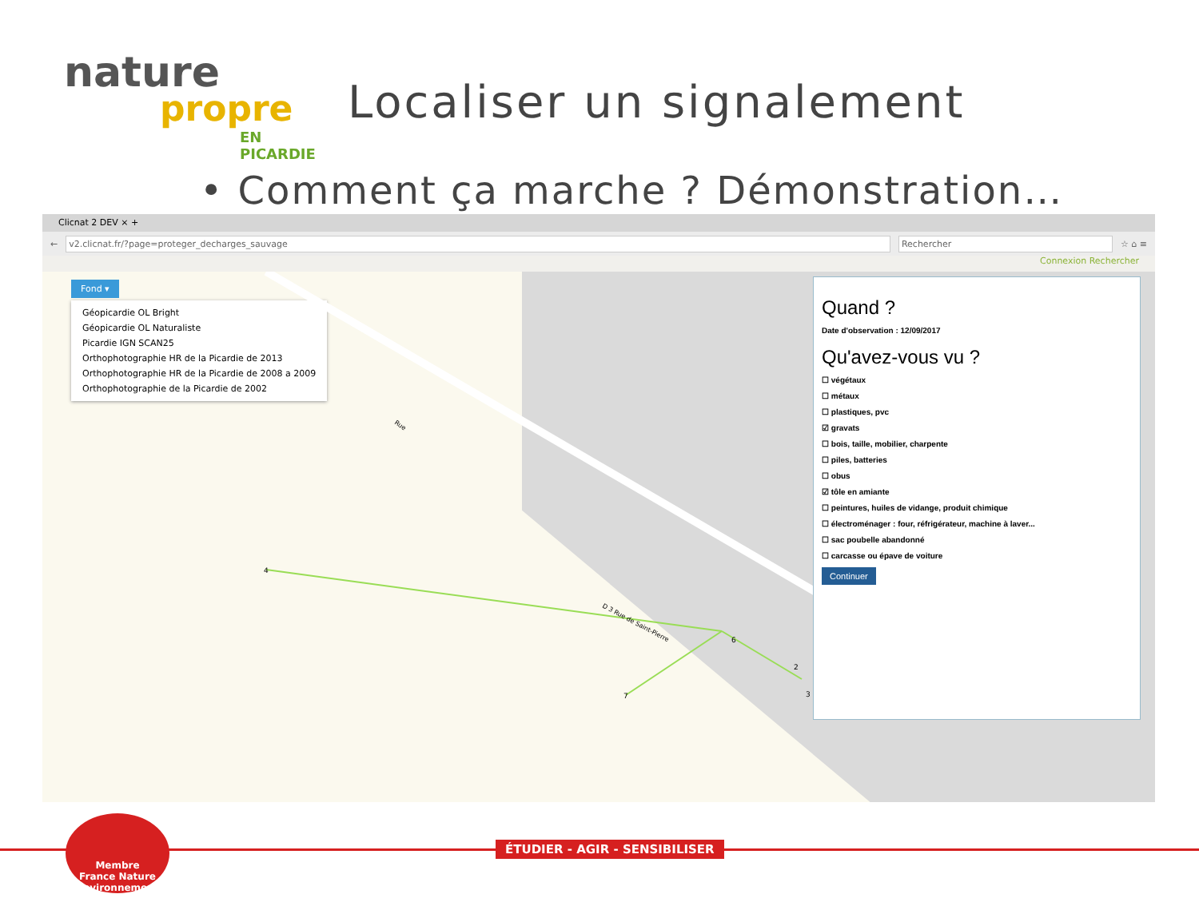nature
propre
EN PICARDIE
Localiser un signalement
• Comment ça marche ? Démonstration…
Clicnat 2 DEV × +
←
v2.clicnat.fr/?page=proteger_decharges_sauvage
Rechercher
☆ ⌂ ≡
Connexion Rechercher
Fond ▾
Géopicardie OL Bright
Géopicardie OL Naturaliste
Picardie IGN SCAN25
Orthophotographie HR de la Picardie de 2013
Orthophotographie HR de la Picardie de 2008 a 2009
Orthophotographie de la Picardie de 2002
4
7
6
2
3
D 3 Rue de Saint-Pierre
Rue
Quand ?
Date d'observation : 12/09/2017
Qu'avez-vous vu ?
☐ végétaux
☐ métaux
☐ plastiques, pvc
☑ gravats
☐ bois, taille, mobilier, charpente
☐ piles, batteries
☐ obus
☑ tôle en amiante
☐ peintures, huiles de vidange, produit chimique
☐ électroménager : four, réfrigérateur, machine à laver...
☐ sac poubelle abandonné
☐ carcasse ou épave de voiture
Continuer
ÉTUDIER - AGIR - SENSIBILISER
Membre
France Nature Environnement